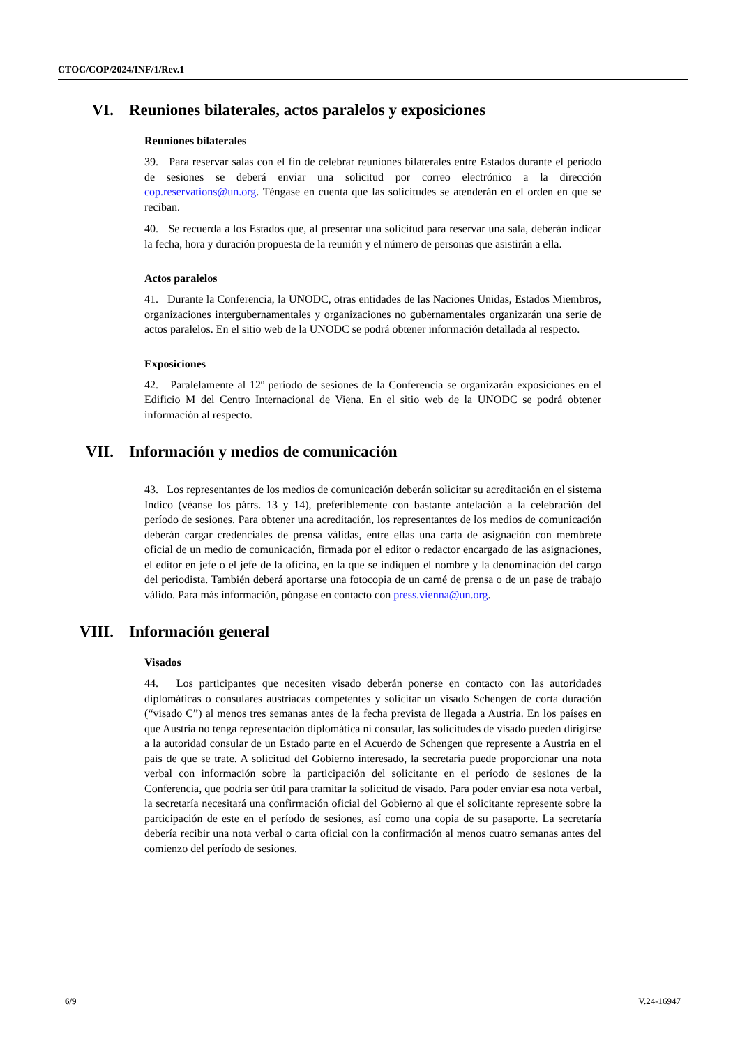CTOC/COP/2024/INF/1/Rev.1
VI. Reuniones bilaterales, actos paralelos y exposiciones
Reuniones bilaterales
39. Para reservar salas con el fin de celebrar reuniones bilaterales entre Estados durante el período de sesiones se deberá enviar una solicitud por correo electrónico a la dirección cop.reservations@un.org. Téngase en cuenta que las solicitudes se atenderán en el orden en que se reciban.
40. Se recuerda a los Estados que, al presentar una solicitud para reservar una sala, deberán indicar la fecha, hora y duración propuesta de la reunión y el número de personas que asistirán a ella.
Actos paralelos
41. Durante la Conferencia, la UNODC, otras entidades de las Naciones Unidas, Estados Miembros, organizaciones intergubernamentales y organizaciones no gubernamentales organizarán una serie de actos paralelos. En el sitio web de la UNODC se podrá obtener información detallada al respecto.
Exposiciones
42. Paralelamente al 12º período de sesiones de la Conferencia se organizarán exposiciones en el Edificio M del Centro Internacional de Viena. En el sitio web de la UNODC se podrá obtener información al respecto.
VII. Información y medios de comunicación
43. Los representantes de los medios de comunicación deberán solicitar su acreditación en el sistema Indico (véanse los párrs. 13 y 14), preferiblemente con bastante antelación a la celebración del período de sesiones. Para obtener una acreditación, los representantes de los medios de comunicación deberán cargar credenciales de prensa válidas, entre ellas una carta de asignación con membrete oficial de un medio de comunicación, firmada por el editor o redactor encargado de las asignaciones, el editor en jefe o el jefe de la oficina, en la que se indiquen el nombre y la denominación del cargo del periodista. También deberá aportarse una fotocopia de un carné de prensa o de un pase de trabajo válido. Para más información, póngase en contacto con press.vienna@un.org.
VIII. Información general
Visados
44. Los participantes que necesiten visado deberán ponerse en contacto con las autoridades diplomáticas o consulares austríacas competentes y solicitar un visado Schengen de corta duración (“visado C”) al menos tres semanas antes de la fecha prevista de llegada a Austria. En los países en que Austria no tenga representación diplomática ni consular, las solicitudes de visado pueden dirigirse a la autoridad consular de un Estado parte en el Acuerdo de Schengen que represente a Austria en el país de que se trate. A solicitud del Gobierno interesado, la secretaría puede proporcionar una nota verbal con información sobre la participación del solicitante en el período de sesiones de la Conferencia, que podría ser útil para tramitar la solicitud de visado. Para poder enviar esa nota verbal, la secretaría necesitará una confirmación oficial del Gobierno al que el solicitante represente sobre la participación de este en el período de sesiones, así como una copia de su pasaporte. La secretaría debería recibir una nota verbal o carta oficial con la confirmación al menos cuatro semanas antes del comienzo del período de sesiones.
6/9 V.24-16947